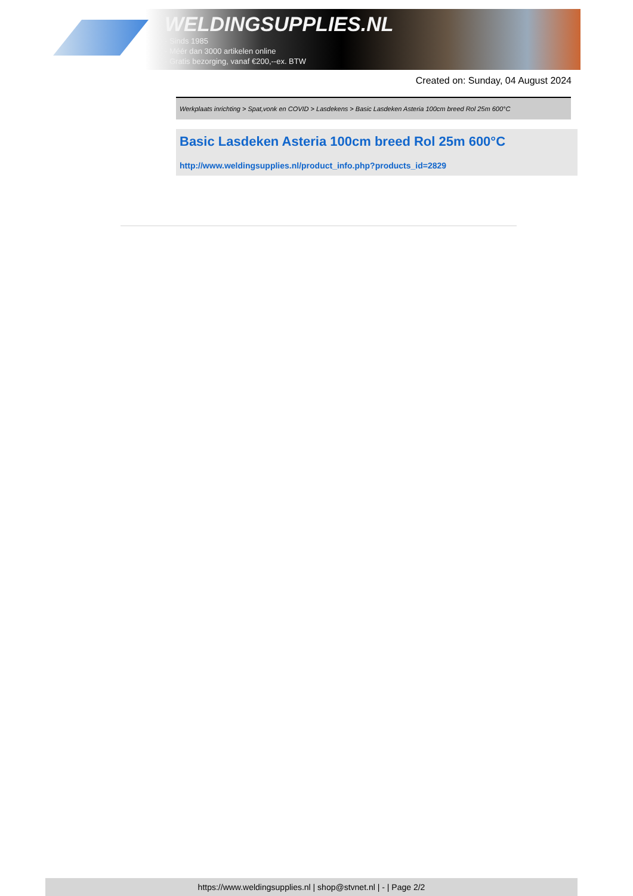WELDINGSUPPLIES.NL
- Sinds 1985
- Méér dan 3000 artikelen online
- Gratis bezorging, vanaf €200,--ex. BTW
Created on: Sunday, 04 August 2024
Werkplaats inrichting > Spat,vonk en COVID > Lasdekens > Basic Lasdeken Asteria 100cm breed Rol 25m 600°C
Basic Lasdeken Asteria 100cm breed Rol 25m 600°C
http://www.weldingsupplies.nl/product_info.php?products_id=2829
https://www.weldingsupplies.nl | shop@stvnet.nl | - | Page 2/2